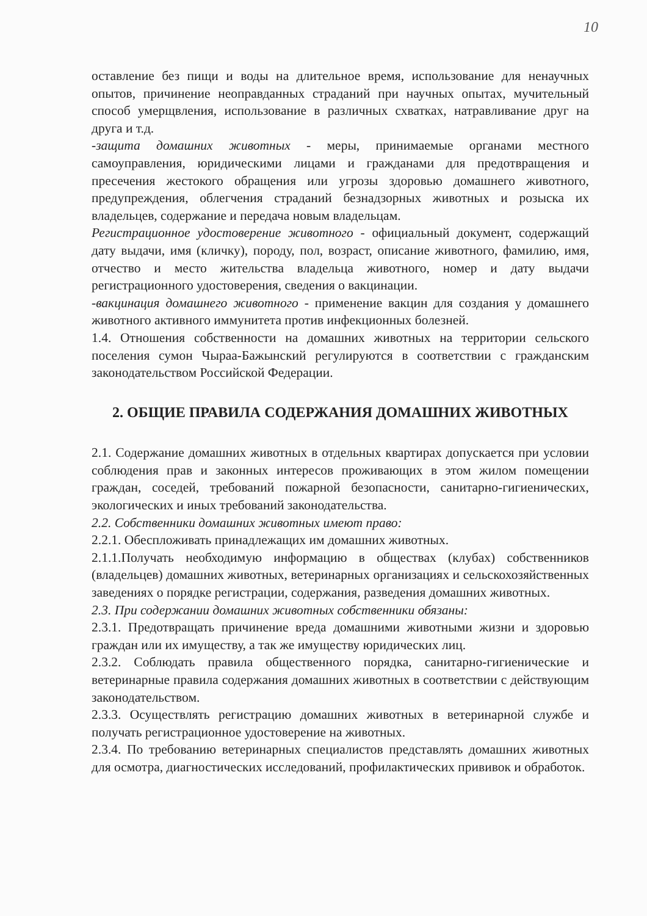10
оставление без пищи и воды на длительное время, использование для ненаучных опытов, причинение неоправданных страданий при научных опытах, мучительный способ умерщвления, использование в различных схватках, натравливание друг на друга и т.д.
-защита домашних животных - меры, принимаемые органами местного самоуправления, юридическими лицами и гражданами для предотвращения и пресечения жестокого обращения или угрозы здоровью домашнего животного, предупреждения, облегчения страданий безнадзорных животных и розыска их владельцев, содержание и передача новым владельцам.
Регистрационное удостоверение животного - официальный документ, содержащий дату выдачи, имя (кличку), породу, пол, возраст, описание животного, фамилию, имя, отчество и место жительства владельца животного, номер и дату выдачи регистрационного удостоверения, сведения о вакцинации.
-вакцинация домашнего животного - применение вакцин для создания у домашнего животного активного иммунитета против инфекционных болезней.
1.4. Отношения собственности на домашних животных на территории сельского поселения сумон Чыраа-Бажынский регулируются в соответствии с гражданским законодательством Российской Федерации.
2. ОБЩИЕ ПРАВИЛА СОДЕРЖАНИЯ ДОМАШНИХ ЖИВОТНЫХ
2.1. Содержание домашних животных в отдельных квартирах допускается при условии соблюдения прав и законных интересов проживающих в этом жилом помещении граждан, соседей, требований пожарной безопасности, санитарно-гигиенических, экологических и иных требований законодательства.
2.2. Собственники домашних животных имеют право:
2.2.1. Обеспложивать принадлежащих им домашних животных.
2.1.1.Получать необходимую информацию в обществах (клубах) собственников (владельцев) домашних животных, ветеринарных организациях и сельскохозяйственных заведениях о порядке регистрации, содержания, разведения домашних животных.
2.3. При содержании домашних животных собственники обязаны:
2.3.1. Предотвращать причинение вреда домашними животными жизни и здоровью граждан или их имуществу, а так же имуществу юридических лиц.
2.3.2. Соблюдать правила общественного порядка, санитарно-гигиенические и ветеринарные правила содержания домашних животных в соответствии с действующим законодательством.
2.3.3. Осуществлять регистрацию домашних животных в ветеринарной службе и получать регистрационное удостоверение на животных.
2.3.4. По требованию ветеринарных специалистов представлять домашних животных для осмотра, диагностических исследований, профилактических прививок и обработок.